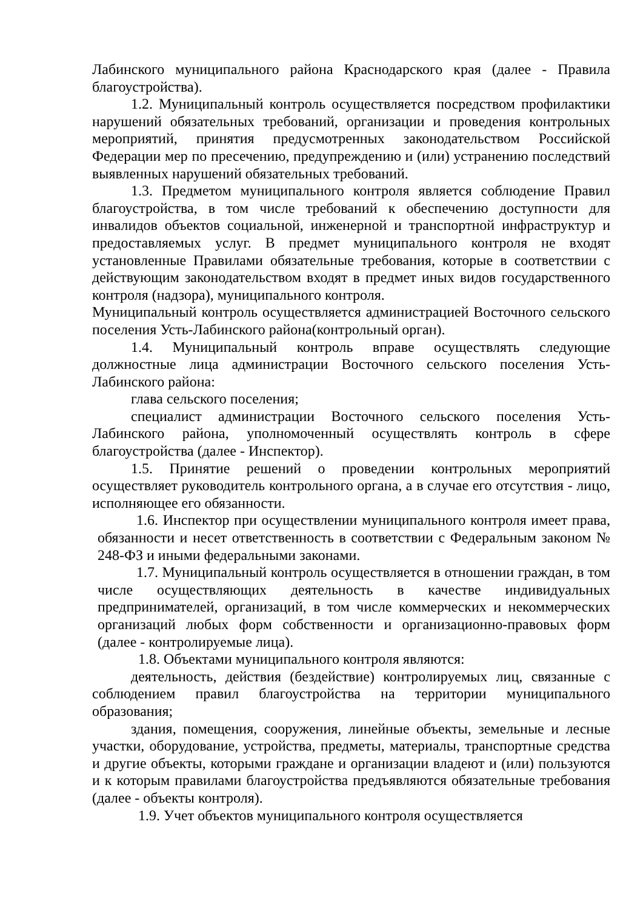Лабинского муниципального района Краснодарского края (далее - Правила благоустройства).
1.2. Муниципальный контроль осуществляется посредством профилактики нарушений обязательных требований, организации и проведения контрольных мероприятий, принятия предусмотренных законодательством Российской Федерации мер по пресечению, предупреждению и (или) устранению последствий выявленных нарушений обязательных требований.
1.3. Предметом муниципального контроля является соблюдение Правил благоустройства, в том числе требований к обеспечению доступности для инвалидов объектов социальной, инженерной и транспортной инфраструктур и предоставляемых услуг. В предмет муниципального контроля не входят установленные Правилами обязательные требования, которые в соответствии с действующим законодательством входят в предмет иных видов государственного контроля (надзора), муниципального контроля.
Муниципальный контроль осуществляется администрацией Восточного сельского поселения Усть-Лабинского района(контрольный орган).
1.4. Муниципальный контроль вправе осуществлять следующие должностные лица администрации Восточного сельского поселения Усть-Лабинского района:
глава сельского поселения;
специалист администрации Восточного сельского поселения Усть-Лабинского района, уполномоченный осуществлять контроль в сфере благоустройства (далее - Инспектор).
1.5. Принятие решений о проведении контрольных мероприятий осуществляет руководитель контрольного органа, а в случае его отсутствия - лицо, исполняющее его обязанности.
1.6. Инспектор при осуществлении муниципального контроля имеет права, обязанности и несет ответственность в соответствии с Федеральным законом № 248-ФЗ и иными федеральными законами.
1.7. Муниципальный контроль осуществляется в отношении граждан, в том числе осуществляющих деятельность в качестве индивидуальных предпринимателей, организаций, в том числе коммерческих и некоммерческих организаций любых форм собственности и организационно-правовых форм (далее - контролируемые лица).
1.8. Объектами муниципального контроля являются:
деятельность, действия (бездействие) контролируемых лиц, связанные с соблюдением правил благоустройства на территории муниципального образования;
здания, помещения, сооружения, линейные объекты, земельные и лесные участки, оборудование, устройства, предметы, материалы, транспортные средства и другие объекты, которыми граждане и организации владеют и (или) пользуются и к которым правилами благоустройства предъявляются обязательные требования (далее - объекты контроля).
1.9. Учет объектов муниципального контроля осуществляется